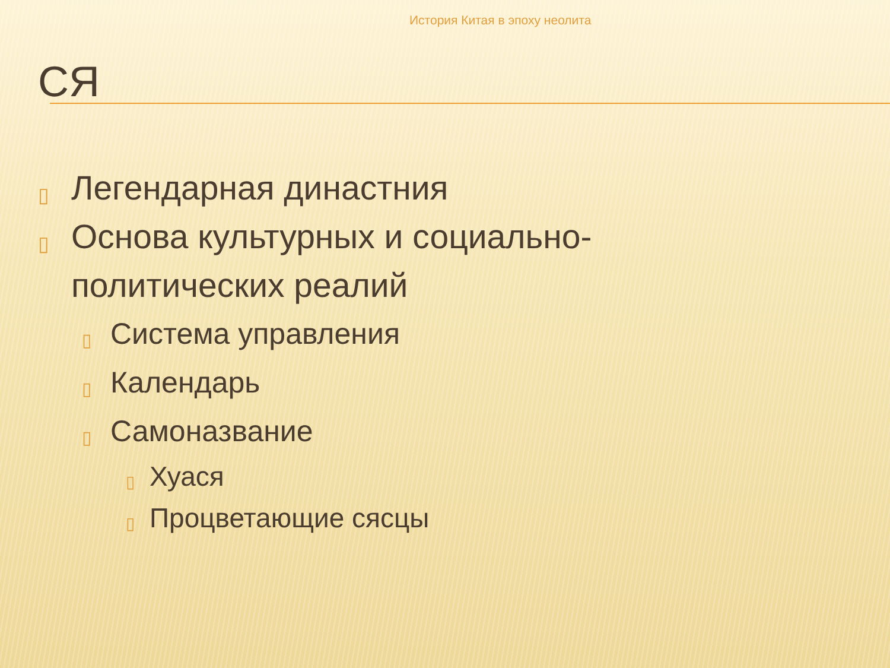История Китая в эпоху неолита
СЯ
▯ Легендарная династния
▯ Основа культурных и социально-
политических реалий
▯ Система управления
▯ Календарь
▯ Самоназвание
▯ Хуася
▯ Процветающие сясцы